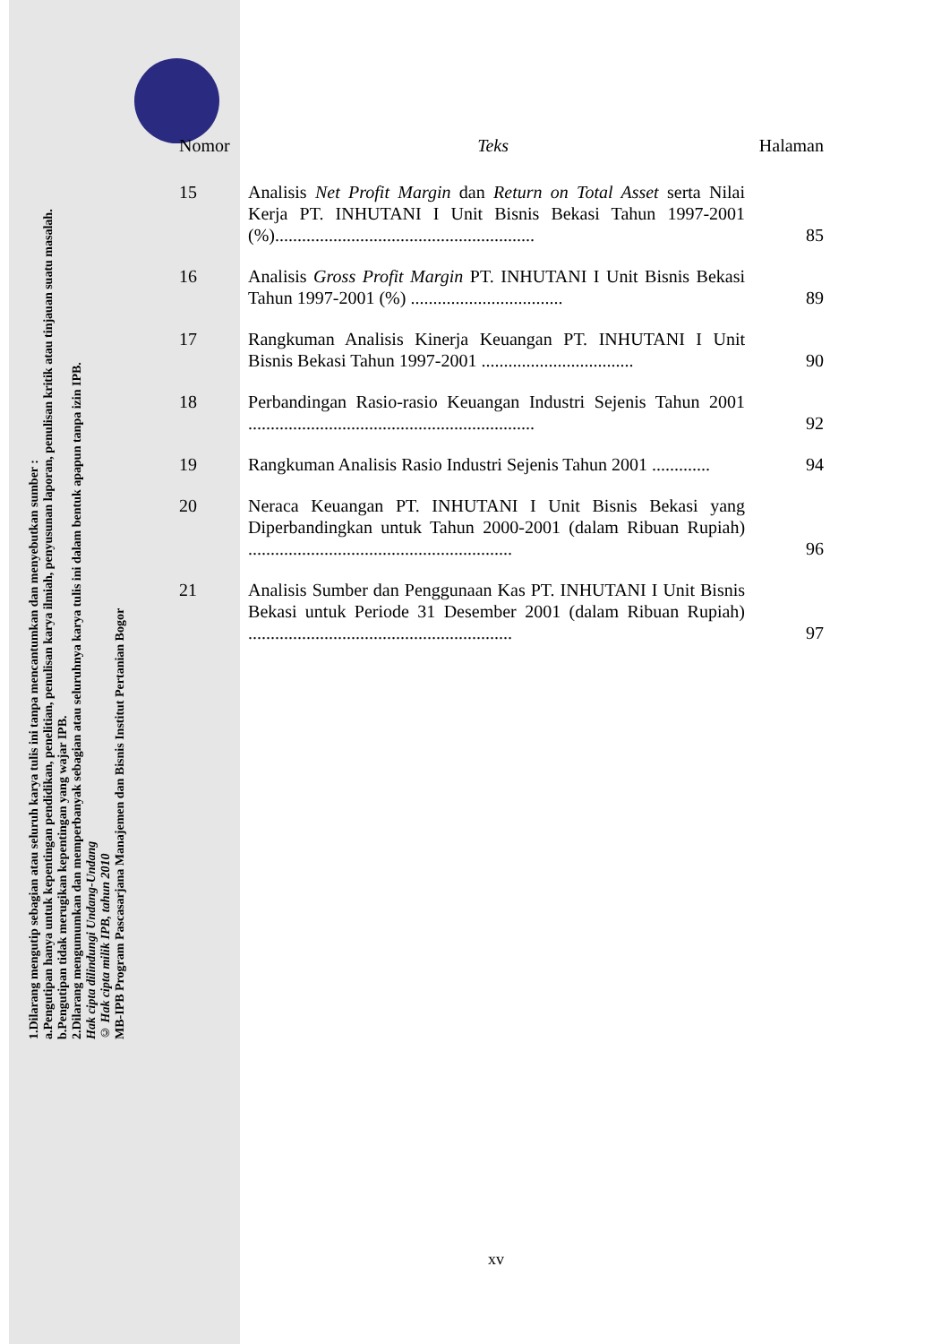1.Dilarang mengutip sebagian atau seluruh karya tulis ini tanpa mencantumkan dan menyebutkan sumber :
a.Pengutipan hanya untuk kepentingan pendidikan, penelitian, penulisan karya ilmiah, penyusunan laporan, penulisan kritik atau tinjauan suatu masalah.
b.Pengutipan tidak merugikan kepentingan yang wajar IPB.
2.Dilarang mengumumkan dan memperbanyak sebagian atau seluruhnya karya tulis ini dalam bentuk apapun tanpa izin IPB.
Hak cipta dilindungi Undang-Undang
© Hak cipta milik IPB, tahun 2010
MB-IPB Program Pascasarjana Manajemen dan Bisnis Institut Pertanian Bogor
| Nomor | Teks | Halaman |
| --- | --- | --- |
| 15 | Analisis Net Profit Margin dan Return on Total Asset serta Nilai Kerja PT. INHUTANI I Unit Bisnis Bekasi Tahun 1997-2001 (%).......................................................... | 85 |
| 16 | Analisis Gross Profit Margin PT. INHUTANI I Unit Bisnis Bekasi Tahun 1997-2001 (%) .................................. | 89 |
| 17 | Rangkuman Analisis Kinerja Keuangan PT. INHUTANI I Unit Bisnis Bekasi Tahun 1997-2001 .................................. | 90 |
| 18 | Perbandingan Rasio-rasio Keuangan Industri Sejenis Tahun 2001 ................................................................ | 92 |
| 19 | Rangkuman Analisis Rasio Industri Sejenis Tahun 2001 ............. | 94 |
| 20 | Neraca Keuangan PT. INHUTANI I Unit Bisnis Bekasi yang Diperbandingkan untuk Tahun 2000-2001 (dalam Ribuan Rupiah) ........................................................... | 96 |
| 21 | Analisis Sumber dan Penggunaan Kas PT. INHUTANI I Unit Bisnis Bekasi untuk Periode 31 Desember 2001 (dalam Ribuan Rupiah) ........................................................... | 97 |
xv